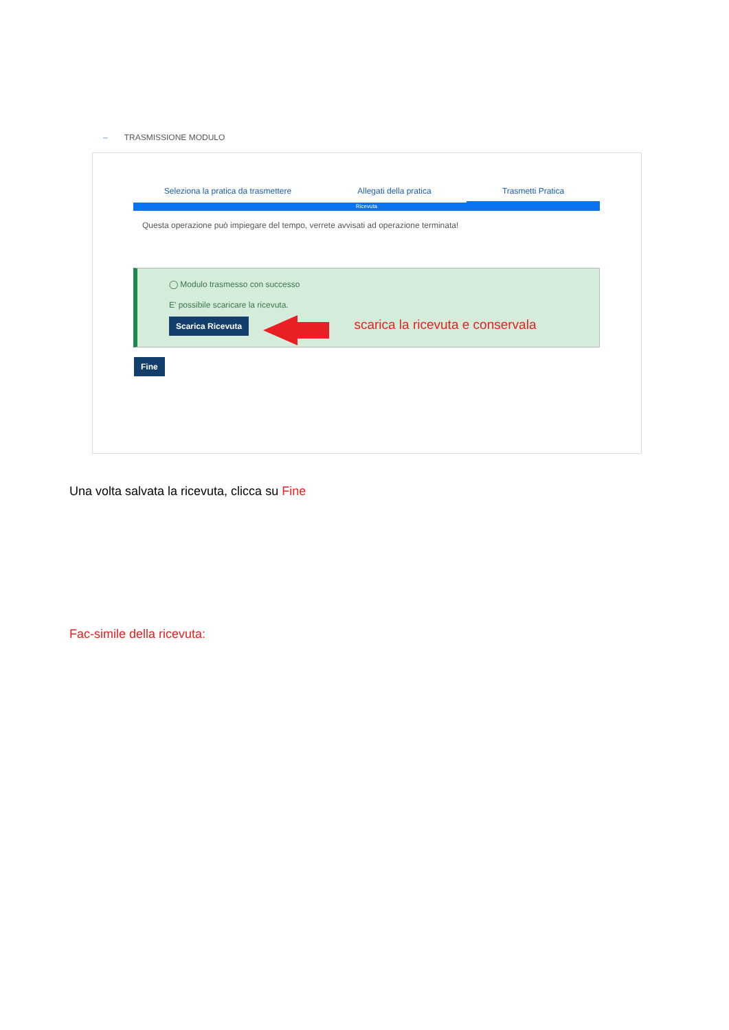– TRASMISSIONE MODULO
Seleziona la pratica da trasmettere Allegati della pratica Trasmetti Pratica
Ricevuta
Questa operazione può impiegare del tempo, verrete avvisati ad operazione terminata!
◯ Modulo trasmesso con successo
E' possibile scaricare la ricevuta.
Scarica Ricevuta scarica la ricevuta e conservala
Fine
Una volta salvata la ricevuta, clicca su Fine
Fac-simile della ricevuta: